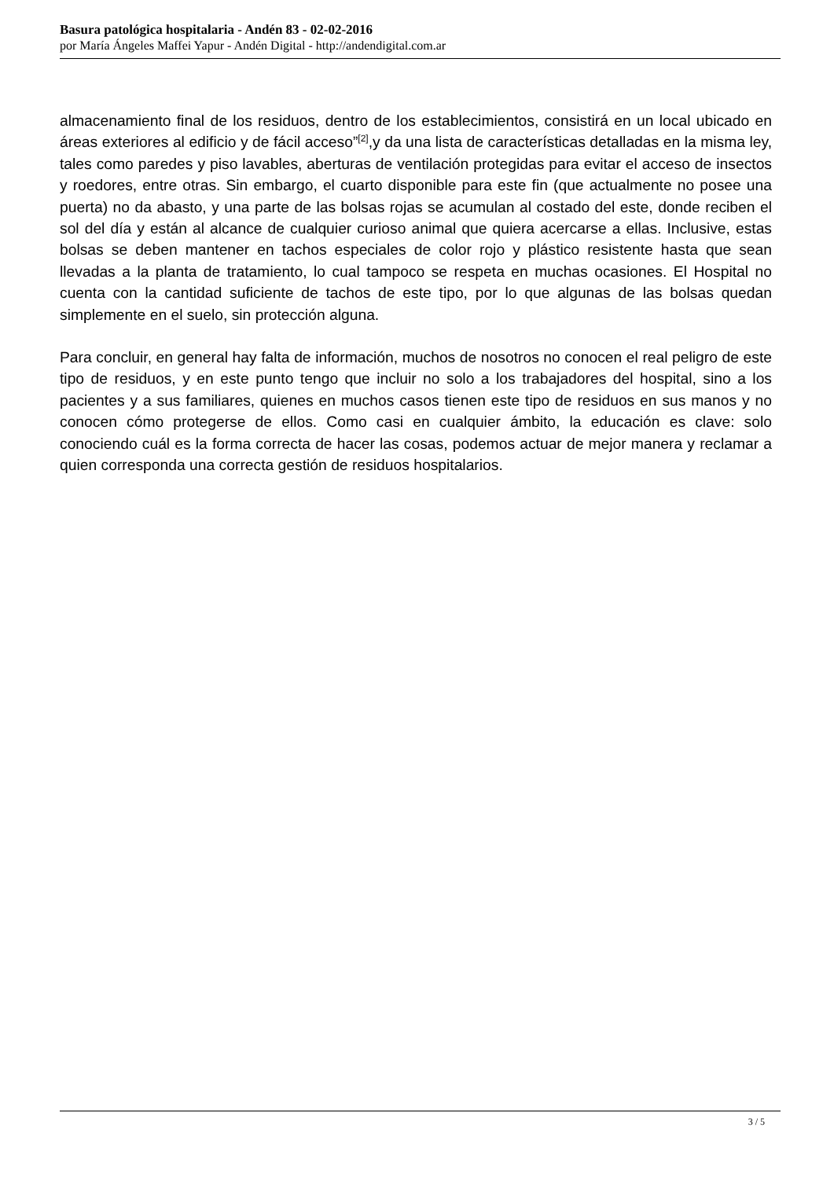Basura patológica hospitalaria - Andén 83 - 02-02-2016
por María Ángeles Maffei Yapur - Andén Digital - http://andendigital.com.ar
almacenamiento final de los residuos, dentro de los establecimientos, consistirá en un local ubicado en áreas exteriores al edificio y de fácil acceso”<sup>[2]</sup>,y da una lista de características detalladas en la misma ley, tales como paredes y piso lavables, aberturas de ventilación protegidas para evitar el acceso de insectos y roedores, entre otras. Sin embargo, el cuarto disponible para este fin (que actualmente no posee una puerta) no da abasto, y una parte de las bolsas rojas se acumulan al costado del este, donde reciben el sol del día y están al alcance de cualquier curioso animal que quiera acercarse a ellas. Inclusive, estas bolsas se deben mantener en tachos especiales de color rojo y plástico resistente hasta que sean llevadas a la planta de tratamiento, lo cual tampoco se respeta en muchas ocasiones. El Hospital no cuenta con la cantidad suficiente de tachos de este tipo, por lo que algunas de las bolsas quedan simplemente en el suelo, sin protección alguna.
Para concluir, en general hay falta de información, muchos de nosotros no conocen el real peligro de este tipo de residuos, y en este punto tengo que incluir no solo a los trabajadores del hospital, sino a los pacientes y a sus familiares, quienes en muchos casos tienen este tipo de residuos en sus manos y no conocen cómo protegerse de ellos. Como casi en cualquier ámbito, la educación es clave: solo conociendo cuál es la forma correcta de hacer las cosas, podemos actuar de mejor manera y reclamar a quien corresponda una correcta gestión de residuos hospitalarios.
3 / 5